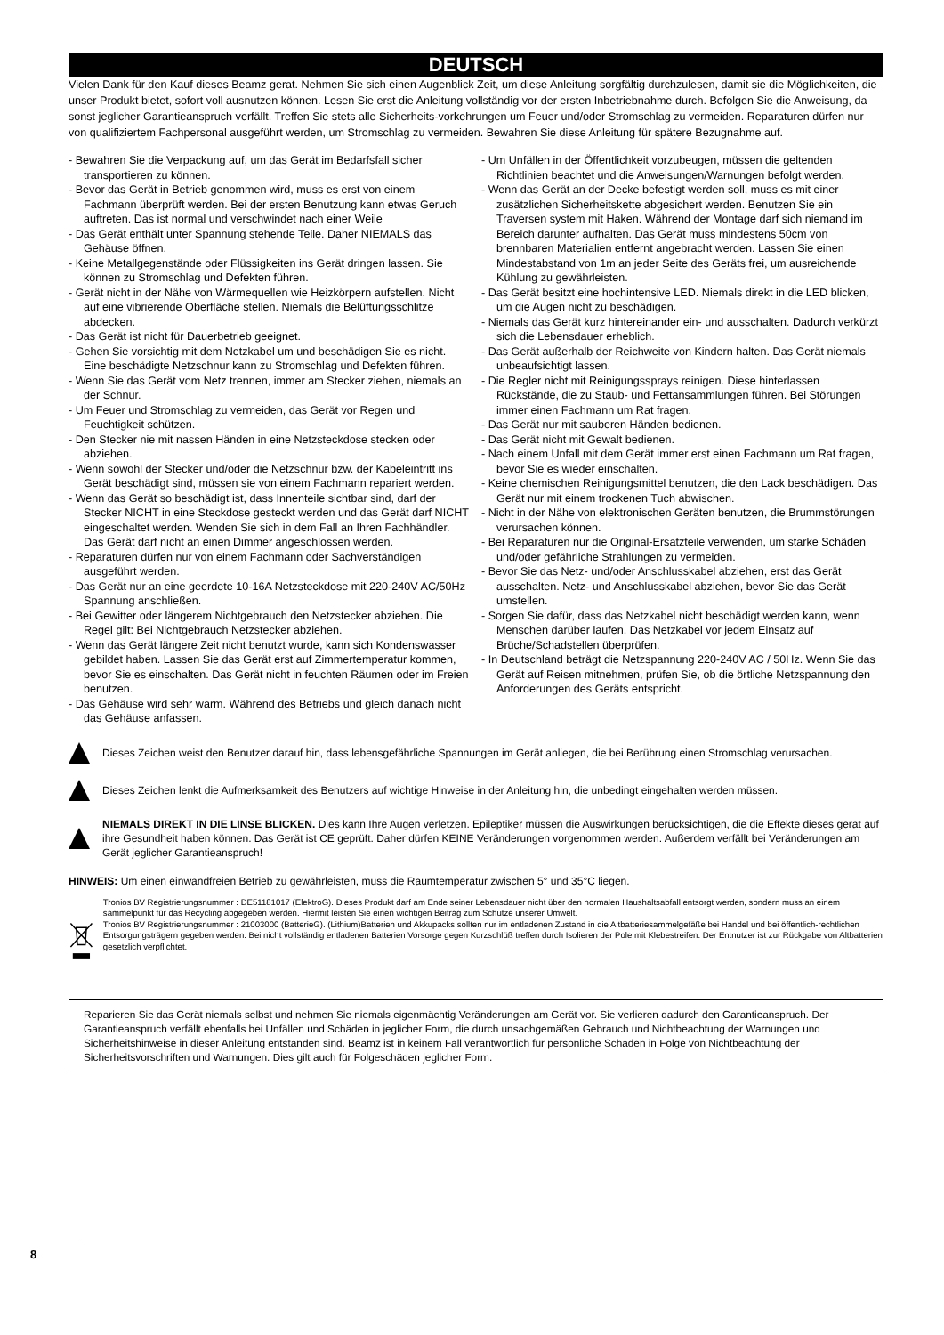DEUTSCH
Vielen Dank für den Kauf dieses Beamz gerat. Nehmen Sie sich einen Augenblick Zeit, um diese Anleitung sorgfältig durchzulesen, damit sie die Möglichkeiten, die unser Produkt bietet, sofort voll ausnutzen können. Lesen Sie erst die Anleitung vollständig vor der ersten Inbetriebnahme durch. Befolgen Sie die Anweisung, da sonst jeglicher Garantieanspruch verfällt. Treffen Sie stets alle Sicherheits-vorkehrungen um Feuer und/oder Stromschlag zu vermeiden. Reparaturen dürfen nur von qualifiziertem Fachpersonal ausgeführt werden, um Stromschlag zu vermeiden. Bewahren Sie diese Anleitung für spätere Bezugnahme auf.
- Bewahren Sie die Verpackung auf, um das Gerät im Bedarfsfall sicher transportieren zu können.
- Bevor das Gerät in Betrieb genommen wird, muss es erst von einem Fachmann überprüft werden. Bei der ersten Benutzung kann etwas Geruch auftreten. Das ist normal und verschwindet nach einer Weile
- Das Gerät enthält unter Spannung stehende Teile. Daher NIEMALS das Gehäuse öffnen.
- Keine Metallgegenstände oder Flüssigkeiten ins Gerät dringen lassen. Sie können zu Stromschlag und Defekten führen.
- Gerät nicht in der Nähe von Wärmequellen wie Heizkörpern aufstellen. Nicht auf eine vibrierende Oberfläche stellen. Niemals die Belüftungsschlitze abdecken.
- Das Gerät ist nicht für Dauerbetrieb geeignet.
- Gehen Sie vorsichtig mit dem Netzkabel um und beschädigen Sie es nicht. Eine beschädigte Netzschnur kann zu Stromschlag und Defekten führen.
- Wenn Sie das Gerät vom Netz trennen, immer am Stecker ziehen, niemals an der Schnur.
- Um Feuer und Stromschlag zu vermeiden, das Gerät vor Regen und Feuchtigkeit schützen.
- Den Stecker nie mit nassen Händen in eine Netzsteckdose stecken oder abziehen.
- Wenn sowohl der Stecker und/oder die Netzschnur bzw. der Kabeleintritt ins Gerät beschädigt sind, müssen sie von einem Fachmann repariert werden.
- Wenn das Gerät so beschädigt ist, dass Innenteile sichtbar sind, darf der Stecker NICHT in eine Steckdose gesteckt werden und das Gerät darf NICHT eingeschaltet werden. Wenden Sie sich in dem Fall an Ihren Fachhändler. Das Gerät darf nicht an einen Dimmer angeschlossen werden.
- Reparaturen dürfen nur von einem Fachmann oder Sachverständigen ausgeführt werden.
- Das Gerät nur an eine geerdete 10-16A Netzsteckdose mit 220-240V AC/50Hz Spannung anschließen.
- Bei Gewitter oder längerem Nichtgebrauch den Netzstecker abziehen. Die Regel gilt: Bei Nichtgebrauch Netzstecker abziehen.
- Wenn das Gerät längere Zeit nicht benutzt wurde, kann sich Kondenswasser gebildet haben. Lassen Sie das Gerät erst auf Zimmertemperatur kommen, bevor Sie es einschalten. Das Gerät nicht in feuchten Räumen oder im Freien benutzen.
- Das Gehäuse wird sehr warm. Während des Betriebs und gleich danach nicht das Gehäuse anfassen.
- Um Unfällen in der Öffentlichkeit vorzubeugen, müssen die geltenden Richtlinien beachtet und die Anweisungen/Warnungen befolgt werden.
- Wenn das Gerät an der Decke befestigt werden soll, muss es mit einer zusätzlichen Sicherheitskette abgesichert werden. Benutzen Sie ein Traversen system mit Haken. Während der Montage darf sich niemand im Bereich darunter aufhalten. Das Gerät muss mindestens 50cm von brennbaren Materialien entfernt angebracht werden. Lassen Sie einen Mindestabstand von 1m an jeder Seite des Geräts frei, um ausreichende Kühlung zu gewährleisten.
- Das Gerät besitzt eine hochintensive LED. Niemals direkt in die LED blicken, um die Augen nicht zu beschädigen.
- Niemals das Gerät kurz hintereinander ein- und ausschalten. Dadurch verkürzt sich die Lebensdauer erheblich.
- Das Gerät außerhalb der Reichweite von Kindern halten. Das Gerät niemals unbeaufsichtigt lassen.
- Die Regler nicht mit Reinigungssprays reinigen. Diese hinterlassen Rückstände, die zu Staub- und Fettansammlungen führen. Bei Störungen immer einen Fachmann um Rat fragen.
- Das Gerät nur mit sauberen Händen bedienen.
- Das Gerät nicht mit Gewalt bedienen.
- Nach einem Unfall mit dem Gerät immer erst einen Fachmann um Rat fragen, bevor Sie es wieder einschalten.
- Keine chemischen Reinigungsmittel benutzen, die den Lack beschädigen. Das Gerät nur mit einem trockenen Tuch abwischen.
- Nicht in der Nähe von elektronischen Geräten benutzen, die Brummstörungen verursachen können.
- Bei Reparaturen nur die Original-Ersatzteile verwenden, um starke Schäden und/oder gefährliche Strahlungen zu vermeiden.
- Bevor Sie das Netz- und/oder Anschlusskabel abziehen, erst das Gerät ausschalten. Netz- und Anschlusskabel abziehen, bevor Sie das Gerät umstellen.
- Sorgen Sie dafür, dass das Netzkabel nicht beschädigt werden kann, wenn Menschen darüber laufen. Das Netzkabel vor jedem Einsatz auf Brüche/Schadstellen überprüfen.
- In Deutschland beträgt die Netzspannung 220-240V AC / 50Hz. Wenn Sie das Gerät auf Reisen mitnehmen, prüfen Sie, ob die örtliche Netzspannung den Anforderungen des Geräts entspricht.
Dieses Zeichen weist den Benutzer darauf hin, dass lebensgefährliche Spannungen im Gerät anliegen, die bei Berührung einen Stromschlag verursachen.
Dieses Zeichen lenkt die Aufmerksamkeit des Benutzers auf wichtige Hinweise in der Anleitung hin, die unbedingt eingehalten werden müssen.
NIEMALS DIREKT IN DIE LINSE BLICKEN. Dies kann Ihre Augen verletzen. Epileptiker müssen die Auswirkungen berücksichtigen, die die Effekte dieses gerat auf ihre Gesundheit haben können. Das Gerät ist CE geprüft. Daher dürfen KEINE Veränderungen vorgenommen werden. Außerdem verfällt bei Veränderungen am Gerät jeglicher Garantieanspruch!
HINWEIS: Um einen einwandfreien Betrieb zu gewährleisten, muss die Raumtemperatur zwischen 5° und 35°C liegen.
Tronios BV Registrierungsnummer : DE51181017 (ElektroG). Dieses Produkt darf am Ende seiner Lebensdauer nicht über den normalen Haushaltsabfall entsorgt werden, sondern muss an einem sammelpunkt für das Recycling abgegeben werden. Hiermit leisten Sie einen wichtigen Beitrag zum Schutze unserer Umwelt.
Tronios BV Registrierungsnummer : 21003000 (BatterieG). (Lithium)Batterien und Akkupacks sollten nur im entladenen Zustand in die Altbatteriesammelgefäße bei Handel und bei öffentlich-rechtlichen Entsorgungsträgern gegeben werden. Bei nicht vollständig entladenen Batterien Vorsorge gegen Kurzschlüß treffen durch Isolieren der Pole mit Klebestreifen. Der Entnutzer ist zur Rückgabe von Altbatterien gesetzlich verpflichtet.
Reparieren Sie das Gerät niemals selbst und nehmen Sie niemals eigenmächtig Veränderungen am Gerät vor. Sie verlieren dadurch den Garantieanspruch. Der Garantieanspruch verfällt ebenfalls bei Unfällen und Schäden in jeglicher Form, die durch unsachgemäßen Gebrauch und Nichtbeachtung der Warnungen und Sicherheitshinweise in dieser Anleitung entstanden sind. Beamz ist in keinem Fall verantwortlich für persönliche Schäden in Folge von Nichtbeachtung der Sicherheitsvorschriften und Warnungen. Dies gilt auch für Folgeschäden jeglicher Form.
8